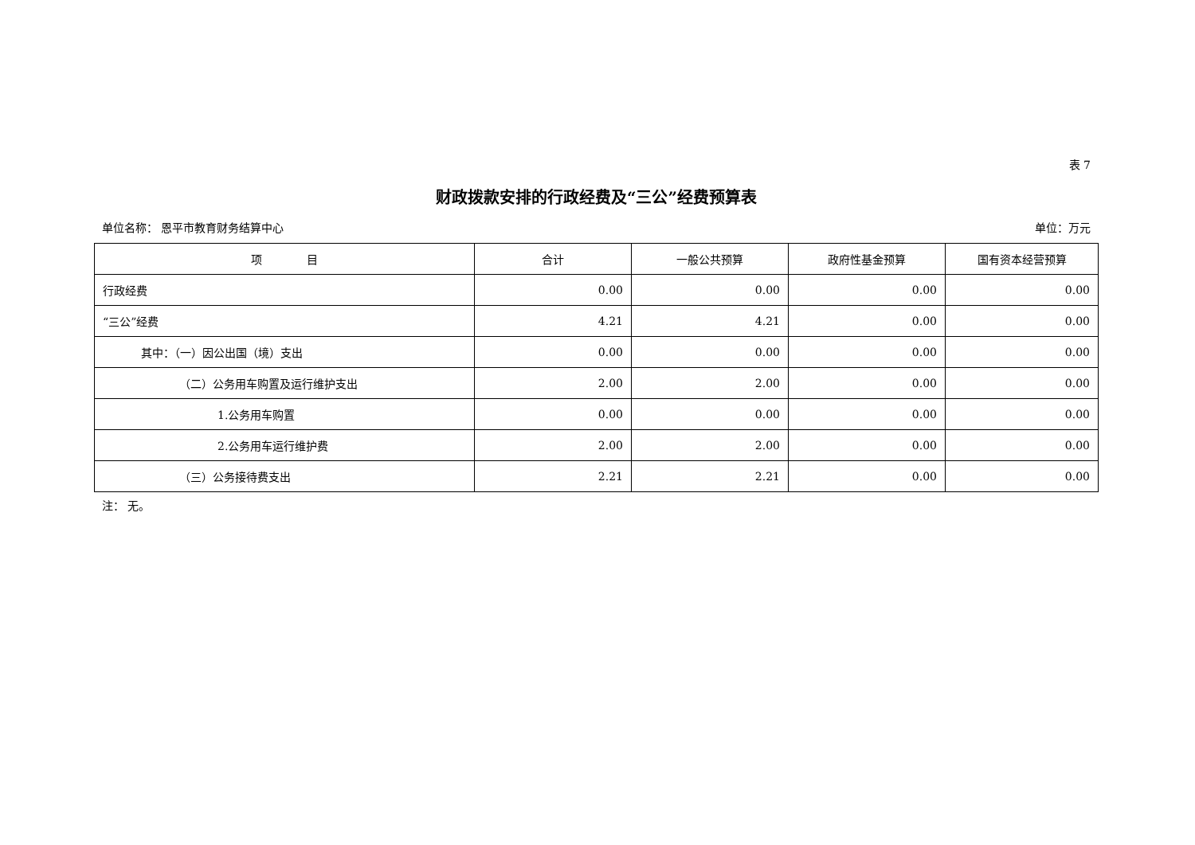表 7
财政拨款安排的行政经费及“三公”经费预算表
单位名称： 恩平市教育财务结算中心 单位：万元
| 项 目 | 合计 | 一般公共预算 | 政府性基金预算 | 国有资本经营预算 |
| --- | --- | --- | --- | --- |
| 行政经费 | 0.00 | 0.00 | 0.00 | 0.00 |
| “三公”经费 | 4.21 | 4.21 | 0.00 | 0.00 |
| 其中：（一）因公出国（境）支出 | 0.00 | 0.00 | 0.00 | 0.00 |
| （二）公务用车购置及运行维护支出 | 2.00 | 2.00 | 0.00 | 0.00 |
| 1.公务用车购置 | 0.00 | 0.00 | 0.00 | 0.00 |
| 2.公务用车运行维护费 | 2.00 | 2.00 | 0.00 | 0.00 |
| （三）公务接待费支出 | 2.21 | 2.21 | 0.00 | 0.00 |
注： 无。